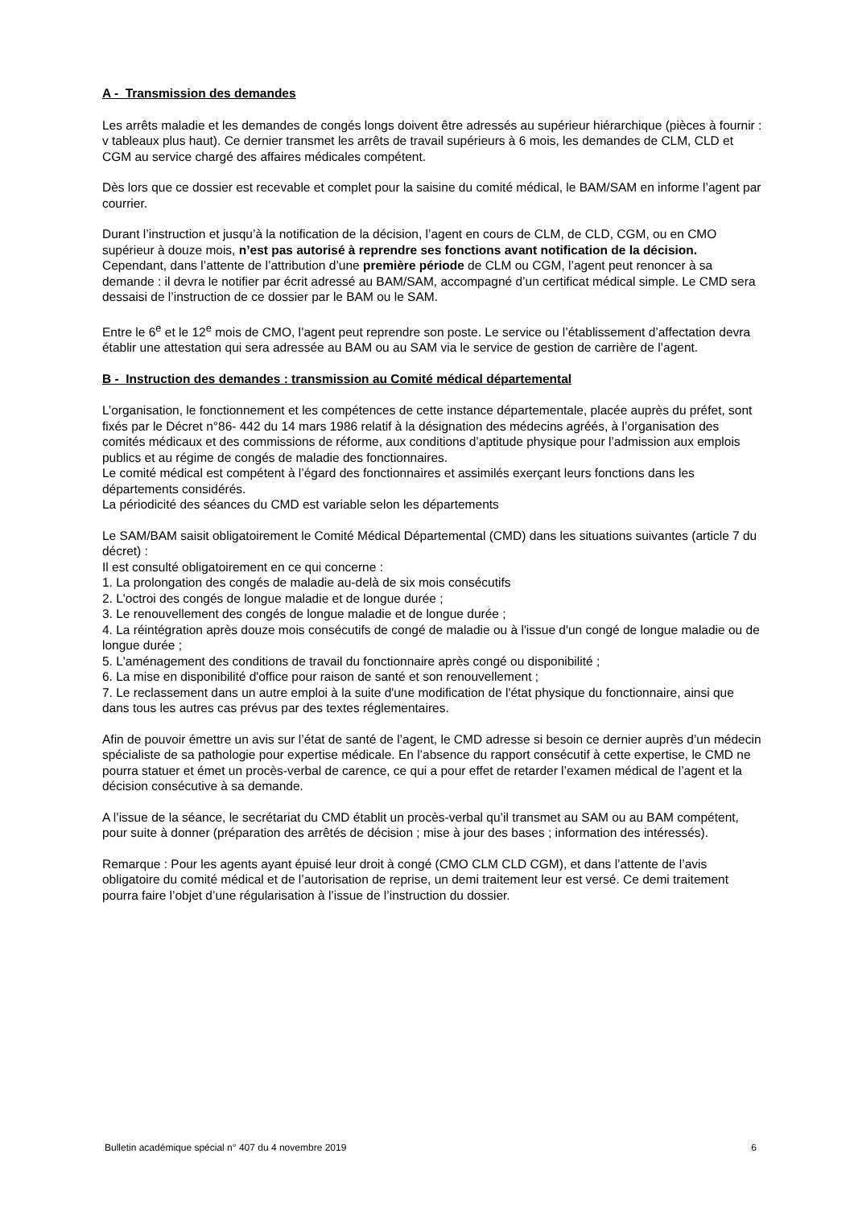A - Transmission des demandes
Les arrêts maladie et les demandes de congés longs doivent être adressés au supérieur hiérarchique (pièces à fournir : v tableaux plus haut). Ce dernier transmet les arrêts de travail supérieurs à 6 mois, les demandes de CLM, CLD et CGM au service chargé des affaires médicales compétent.
Dès lors que ce dossier est recevable et complet pour la saisine du comité médical, le BAM/SAM en informe l’agent par courrier.
Durant l’instruction et jusqu’à la notification de la décision, l’agent en cours de CLM, de CLD, CGM, ou en CMO supérieur à douze mois, n’est pas autorisé à reprendre ses fonctions avant notification de la décision.
Cependant, dans l’attente de l’attribution d’une première période de CLM ou CGM, l’agent peut renoncer à sa demande : il devra le notifier par écrit adressé au BAM/SAM, accompagné d’un certificat médical simple. Le CMD sera dessaisi de l’instruction de ce dossier par le BAM ou le SAM.
Entre le 6<sup>e</sup> et le 12<sup>e</sup> mois de CMO, l’agent peut reprendre son poste. Le service ou l’établissement d’affectation devra établir une attestation qui sera adressée au BAM ou au SAM via le service de gestion de carrière de l’agent.
B - Instruction des demandes : transmission au Comité médical départemental
L’organisation, le fonctionnement et les compétences de cette instance départementale, placée auprès du préfet, sont fixés par le Décret n°86- 442 du 14 mars 1986 relatif à la désignation des médecins agréés, à l’organisation des comités médicaux et des commissions de réforme, aux conditions d’aptitude physique pour l’admission aux emplois publics et au régime de congés de maladie des fonctionnaires.
Le comité médical est compétent à l’égard des fonctionnaires et assimilés exerçant leurs fonctions dans les départements considérés.
La périodicité des séances du CMD est variable selon les départements
Le SAM/BAM saisit obligatoirement le Comité Médical Départemental (CMD) dans les situations suivantes (article 7 du décret) :
Il est consulté obligatoirement en ce qui concerne :
1. La prolongation des congés de maladie au-delà de six mois consécutifs
2. L'octroi des congés de longue maladie et de longue durée ;
3. Le renouvellement des congés de longue maladie et de longue durée ;
4. La réintégration après douze mois consécutifs de congé de maladie ou à l'issue d'un congé de longue maladie ou de longue durée ;
5. L'aménagement des conditions de travail du fonctionnaire après congé ou disponibilité ;
6. La mise en disponibilité d'office pour raison de santé et son renouvellement ;
7. Le reclassement dans un autre emploi à la suite d'une modification de l'état physique du fonctionnaire, ainsi que dans tous les autres cas prévus par des textes réglementaires.
Afin de pouvoir émettre un avis sur l’état de santé de l’agent, le CMD adresse si besoin ce dernier auprès d’un médecin spécialiste de sa pathologie pour expertise médicale. En l’absence du rapport consécutif à cette expertise, le CMD ne pourra statuer et émet un procès-verbal de carence, ce qui a pour effet de retarder l’examen médical de l’agent et la décision consécutive à sa demande.
A l’issue de la séance, le secrétariat du CMD établit un procès-verbal qu’il transmet au SAM ou au BAM compétent, pour suite à donner (préparation des arrêtés de décision ; mise à jour des bases ; information des intéressés).
Remarque : Pour les agents ayant épuisé leur droit à congé (CMO CLM CLD CGM), et dans l’attente de l’avis obligatoire du comité médical et de l’autorisation de reprise, un demi traitement leur est versé. Ce demi traitement pourra faire l’objet d’une régularisation à l’issue de l’instruction du dossier.
Bulletin académique spécial n° 407 du 4 novembre 2019 6